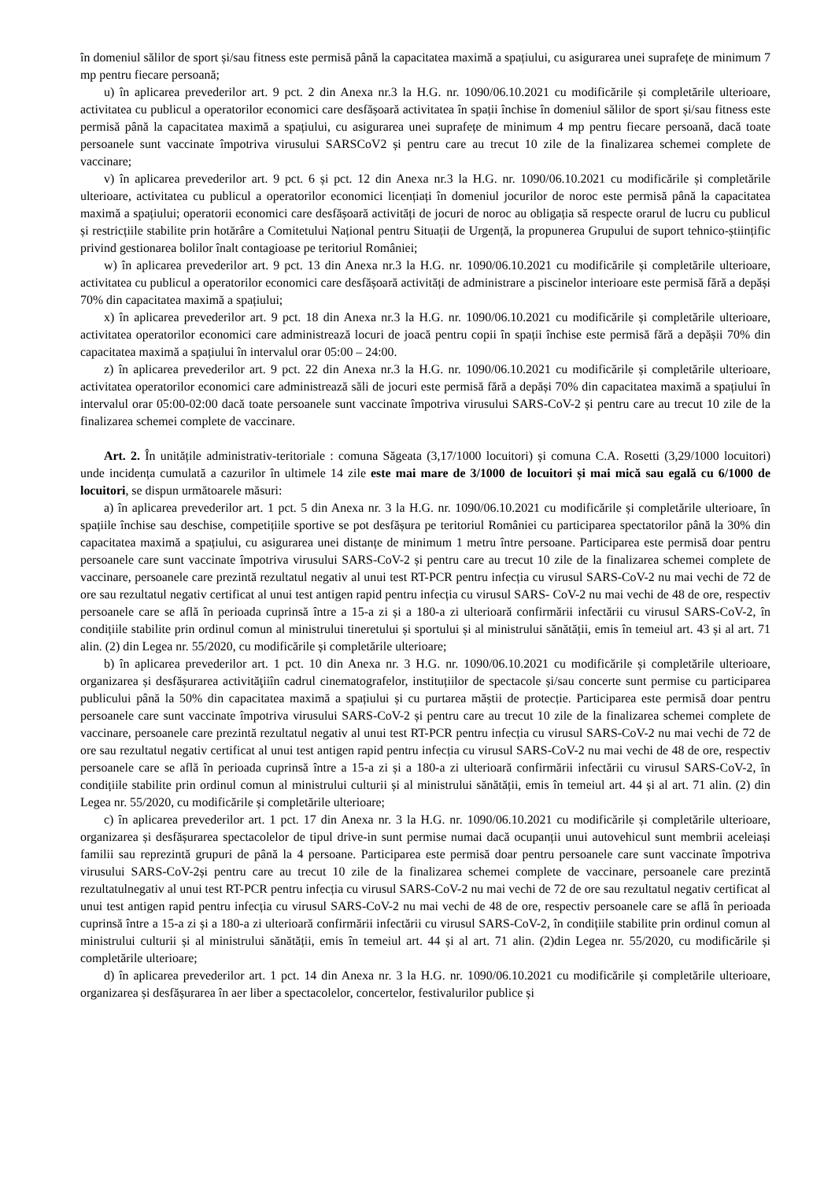în domeniul sălilor de sport și/sau fitness este permisă până la capacitatea maximă a spațiului, cu asigurarea unei suprafețe de minimum 7 mp pentru fiecare persoană;
u) în aplicarea prevederilor art. 9 pct. 2 din Anexa nr.3 la H.G. nr. 1090/06.10.2021 cu modificările și completările ulterioare, activitatea cu publicul a operatorilor economici care desfășoară activitatea în spații închise în domeniul sălilor de sport și/sau fitness este permisă până la capacitatea maximă a spațiului, cu asigurarea unei suprafețe de minimum 4 mp pentru fiecare persoană, dacă toate persoanele sunt vaccinate împotriva virusului SARSCoV2 și pentru care au trecut 10 zile de la finalizarea schemei complete de vaccinare;
v) în aplicarea prevederilor art. 9 pct. 6 și pct. 12 din Anexa nr.3 la H.G. nr. 1090/06.10.2021 cu modificările și completările ulterioare, activitatea cu publicul a operatorilor economici licențiați în domeniul jocurilor de noroc este permisă până la capacitatea maximă a spațiului; operatorii economici care desfășoară activități de jocuri de noroc au obligația să respecte orarul de lucru cu publicul și restricțiile stabilite prin hotărâre a Comitetului Național pentru Situații de Urgență, la propunerea Grupului de suport tehnico-științific privind gestionarea bolilor înalt contagioase pe teritoriul României;
w) în aplicarea prevederilor art. 9 pct. 13 din Anexa nr.3 la H.G. nr. 1090/06.10.2021 cu modificările și completările ulterioare, activitatea cu publicul a operatorilor economici care desfășoară activități de administrare a piscinelor interioare este permisă fără a depăși 70% din capacitatea maximă a spațiului;
x) în aplicarea prevederilor art. 9 pct. 18 din Anexa nr.3 la H.G. nr. 1090/06.10.2021 cu modificările și completările ulterioare, activitatea operatorilor economici care administrează locuri de joacă pentru copii în spații închise este permisă fără a depășii 70% din capacitatea maximă a spațiului în intervalul orar 05:00 – 24:00.
z) în aplicarea prevederilor art. 9 pct. 22 din Anexa nr.3 la H.G. nr. 1090/06.10.2021 cu modificările și completările ulterioare, activitatea operatorilor economici care administrează săli de jocuri este permisă fără a depăși 70% din capacitatea maximă a spațiului în intervalul orar 05:00-02:00 dacă toate persoanele sunt vaccinate împotriva virusului SARS-CoV-2 și pentru care au trecut 10 zile de la finalizarea schemei complete de vaccinare.
Art. 2. În unitățile administrativ-teritoriale : comuna Săgeata (3,17/1000 locuitori) și comuna C.A. Rosetti (3,29/1000 locuitori) unde incidența cumulată a cazurilor în ultimele 14 zile este mai mare de 3/1000 de locuitori și mai mică sau egală cu 6/1000 de locuitori, se dispun următoarele măsuri:
a) în aplicarea prevederilor art. 1 pct. 5 din Anexa nr. 3 la H.G. nr. 1090/06.10.2021 cu modificările și completările ulterioare, în spațiile închise sau deschise, competițiile sportive se pot desfășura pe teritoriul României cu participarea spectatorilor până la 30% din capacitatea maximă a spațiului, cu asigurarea unei distanțe de minimum 1 metru între persoane. Participarea este permisă doar pentru persoanele care sunt vaccinate împotriva virusului SARS-CoV-2 și pentru care au trecut 10 zile de la finalizarea schemei complete de vaccinare, persoanele care prezintă rezultatul negativ al unui test RT-PCR pentru infecția cu virusul SARS-CoV-2 nu mai vechi de 72 de ore sau rezultatul negativ certificat al unui test antigen rapid pentru infecția cu virusul SARS- CoV-2 nu mai vechi de 48 de ore, respectiv persoanele care se află în perioada cuprinsă între a 15-a zi și a 180-a zi ulterioară confirmării infectării cu virusul SARS-CoV-2, în condițiile stabilite prin ordinul comun al ministrului tineretului și sportului și al ministrului sănătății, emis în temeiul art. 43 și al art. 71 alin. (2) din Legea nr. 55/2020, cu modificările și completările ulterioare;
b) în aplicarea prevederilor art. 1 pct. 10 din Anexa nr. 3 H.G. nr. 1090/06.10.2021 cu modificările și completările ulterioare, organizarea și desfășurarea activităţiiîn cadrul cinematografelor, instituțiilor de spectacole și/sau concerte sunt permise cu participarea publicului până la 50% din capacitatea maximă a spațiului și cu purtarea măștii de protecție. Participarea este permisă doar pentru persoanele care sunt vaccinate împotriva virusului SARS-CoV-2 și pentru care au trecut 10 zile de la finalizarea schemei complete de vaccinare, persoanele care prezintă rezultatul negativ al unui test RT-PCR pentru infecția cu virusul SARS-CoV-2 nu mai vechi de 72 de ore sau rezultatul negativ certificat al unui test antigen rapid pentru infecția cu virusul SARS-CoV-2 nu mai vechi de 48 de ore, respectiv persoanele care se află în perioada cuprinsă între a 15-a zi și a 180-a zi ulterioară confirmării infectării cu virusul SARS-CoV-2, în condițiile stabilite prin ordinul comun al ministrului culturii și al ministrului sănătății, emis în temeiul art. 44 și al art. 71 alin. (2) din Legea nr. 55/2020, cu modificările și completările ulterioare;
c) în aplicarea prevederilor art. 1 pct. 17 din Anexa nr. 3 la H.G. nr. 1090/06.10.2021 cu modificările și completările ulterioare, organizarea și desfășurarea spectacolelor de tipul drive-in sunt permise numai dacă ocupanții unui autovehicul sunt membrii aceleiași familii sau reprezintă grupuri de până la 4 persoane. Participarea este permisă doar pentru persoanele care sunt vaccinate împotriva virusului SARS-CoV-2și pentru care au trecut 10 zile de la finalizarea schemei complete de vaccinare, persoanele care prezintă rezultatulnegativ al unui test RT-PCR pentru infecția cu virusul SARS-CoV-2 nu mai vechi de 72 de ore sau rezultatul negativ certificat al unui test antigen rapid pentru infecția cu virusul SARS-CoV-2 nu mai vechi de 48 de ore, respectiv persoanele care se află în perioada cuprinsă între a 15-a zi și a 180-a zi ulterioară confirmării infectării cu virusul SARS-CoV-2, în condițiile stabilite prin ordinul comun al ministrului culturii și al ministrului sănătății, emis în temeiul art. 44 și al art. 71 alin. (2)din Legea nr. 55/2020, cu modificările și completările ulterioare;
d) în aplicarea prevederilor art. 1 pct. 14 din Anexa nr. 3 la H.G. nr. 1090/06.10.2021 cu modificările și completările ulterioare, organizarea și desfășurarea în aer liber a spectacolelor, concertelor, festivalurilor publice și